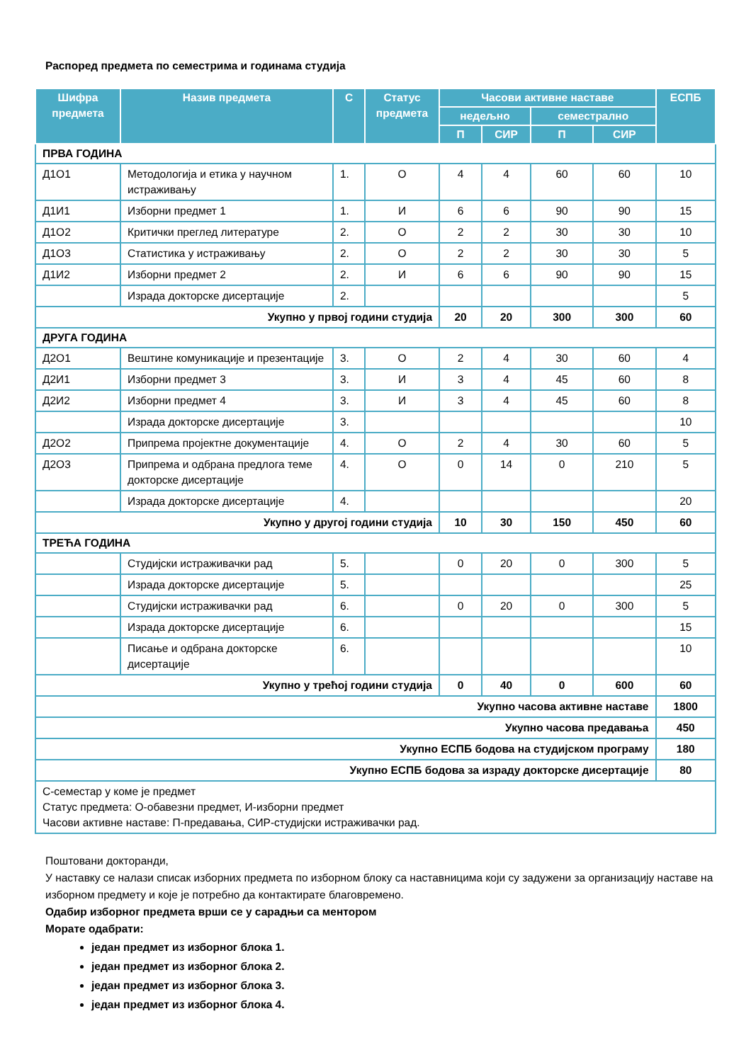Распоред предмета по семестрима и годинама студија
| Шифра предмета | Назив предмета | С | Статус предмета | Часови активне наставе | | | | ЕСПБ |
| --- | --- | --- | --- | --- | --- | --- | --- | --- |
| | | | | недељно | | семестрално | | |
| | | | | П | СИР | П | СИР | |
| ПРВА ГОДИНА | | | | | | | | |
| Д1О1 | Методологија и етика у научном истраживању | 1. | О | 4 | 4 | 60 | 60 | 10 |
| Д1И1 | Изборни предмет 1 | 1. | И | 6 | 6 | 90 | 90 | 15 |
| Д1О2 | Критички преглед литературе | 2. | О | 2 | 2 | 30 | 30 | 10 |
| Д1О3 | Статистика у истраживању | 2. | О | 2 | 2 | 30 | 30 | 5 |
| Д1И2 | Изборни предмет 2 | 2. | И | 6 | 6 | 90 | 90 | 15 |
| | Израда докторске дисертације | 2. | | | | | | 5 |
| Укупно у првој години студија | | | | 20 | 20 | 300 | 300 | 60 |
| ДРУГА ГОДИНА | | | | | | | | |
| Д2О1 | Вештине комуникације и презентације | 3. | О | 2 | 4 | 30 | 60 | 4 |
| Д2И1 | Изборни предмет 3 | 3. | И | 3 | 4 | 45 | 60 | 8 |
| Д2И2 | Изборни предмет 4 | 3. | И | 3 | 4 | 45 | 60 | 8 |
| | Израда докторске дисертације | 3. | | | | | | 10 |
| Д2О2 | Припрема пројектне документације | 4. | О | 2 | 4 | 30 | 60 | 5 |
| Д2О3 | Припрема и одбрана предлога теме докторске дисертације | 4. | О | 0 | 14 | 0 | 210 | 5 |
| | Израда докторске дисертације | 4. | | | | | | 20 |
| Укупно у другој години студија | | | | 10 | 30 | 150 | 450 | 60 |
| ТРЕЋА ГОДИНА | | | | | | | | |
| | Студијски истраживачки рад | 5. | | 0 | 20 | 0 | 300 | 5 |
| | Израда докторске дисертације | 5. | | | | | | 25 |
| | Студијски истраживачки рад | 6. | | 0 | 20 | 0 | 300 | 5 |
| | Израда докторске дисертације | 6. | | | | | | 15 |
| | Писање и одбрана докторске дисертације | 6. | | | | | | 10 |
| Укупно у трећој години студија | | | | 0 | 40 | 0 | 600 | 60 |
| Укупно часова активне наставе | | | | | | | | 1800 |
| Укупно часова предавања | | | | | | | | 450 |
| Укупно ЕСПБ бодова на студијском програму | | | | | | | | 180 |
| Укупно ЕСПБ бодова за израду докторске дисертације | | | | | | | | 80 |
| С-семестар у коме је предмет Статус предмета: О-обавезни предмет, И-изборни предмет Часови активне наставе: П-предавања, СИР-студијски истраживачки рад. | | | | | | | | |
Поштовани докторанди,
У наставку се налази списак изборних предмета по изборном блоку са наставницима који су задужени за организацију наставе на изборном предмету и које је потребно да контактирате благовремено.
Одабир изборног предмета врши се у сарадњи са ментором
Морате одабрати:
један предмет из изборног блока 1.
један предмет из изборног блока 2.
један предмет из изборног блока 3.
један предмет из изборног блока 4.